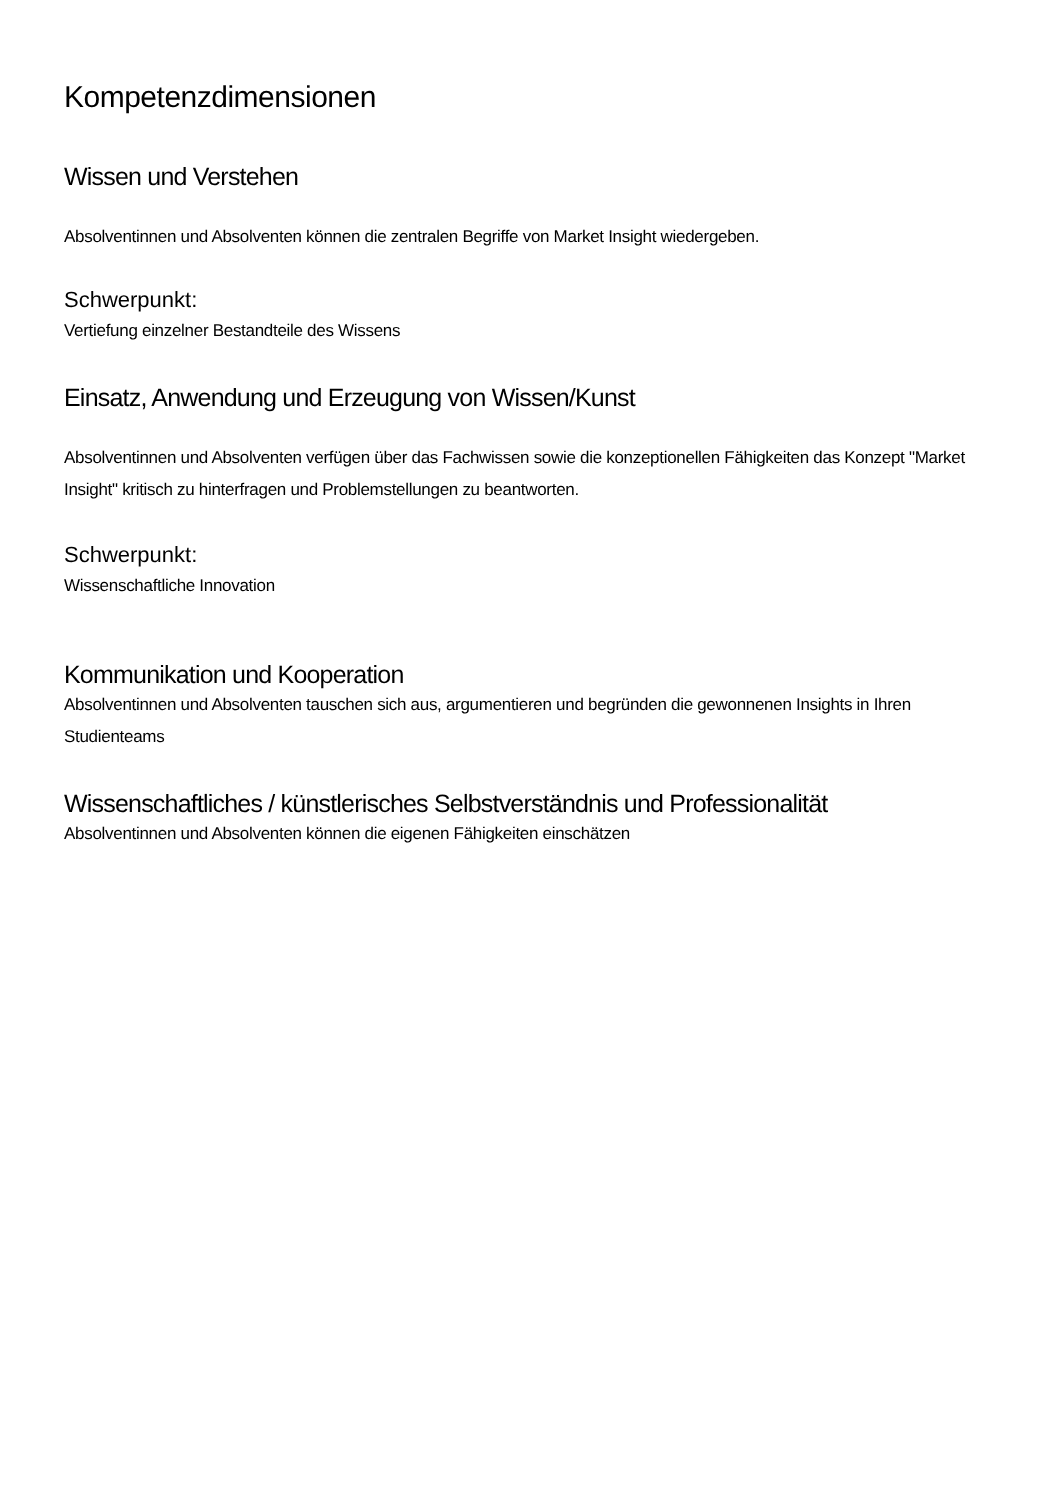Kompetenzdimensionen
Wissen und Verstehen
Absolventinnen und Absolventen können die zentralen Begriffe von Market Insight wiedergeben.
Schwerpunkt:
Vertiefung einzelner Bestandteile des Wissens
Einsatz, Anwendung und Erzeugung von Wissen/Kunst
Absolventinnen und Absolventen verfügen über das Fachwissen sowie die konzeptionellen Fähigkeiten das Konzept "Market Insight" kritisch zu hinterfragen und Problemstellungen zu beantworten.
Schwerpunkt:
Wissenschaftliche Innovation
Kommunikation und Kooperation
Absolventinnen und Absolventen tauschen sich aus, argumentieren und begründen die gewonnenen Insights in Ihren Studienteams
Wissenschaftliches / künstlerisches Selbstverständnis und Professionalität
Absolventinnen und Absolventen können die eigenen Fähigkeiten einschätzen